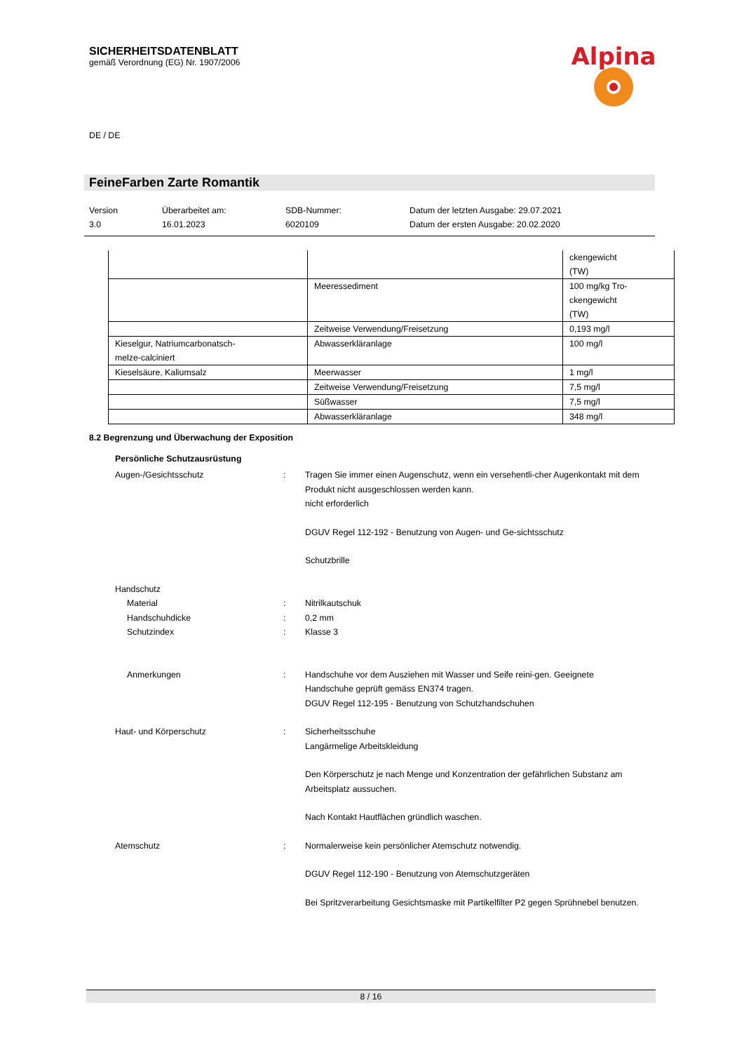SICHERHEITSDATENBLATT
gemäß Verordnung (EG) Nr. 1907/2006
Alpina
DE / DE
FeineFarben Zarte Romantik
Version
3.0
Überarbeitet am:
16.01.2023
SDB-Nummer:
6020109
Datum der letzten Ausgabe: 29.07.2021
Datum der ersten Ausgabe: 20.02.2020
| | | ckengewicht (TW) |
| | Meeressediment | 100 mg/kg Tro- ckengewicht (TW) |
| | Zeitweise Verwendung/Freisetzung | 0,193 mg/l |
| Kieselgur, Natriumcarbonatsch- melze-calciniert | Abwasserkläranlage | 100 mg/l |
| Kieselsäure, Kaliumsalz | Meerwasser | 1 mg/l |
| | Zeitweise Verwendung/Freisetzung | 7,5 mg/l |
| | Süßwasser | 7,5 mg/l |
| | Abwasserkläranlage | 348 mg/l |
8.2 Begrenzung und Überwachung der Exposition
Persönliche Schutzausrüstung
Augen-/Gesichtsschutz : Tragen Sie immer einen Augenschutz, wenn ein versehentli-cher Augenkontakt mit dem Produkt nicht ausgeschlossen werden kann.
nicht erforderlich
DGUV Regel 112-192 - Benutzung von Augen- und Ge-sichtsschutz
Schutzbrille
Handschutz
Material
Handschuhdicke
Schutzindex
:
:
:
Nitrilkautschuk
0,2 mm
Klasse 3
Anmerkungen : Handschuhe vor dem Ausziehen mit Wasser und Seife reini-gen. Geeignete Handschuhe geprüft gemäss EN374 tragen.
DGUV Regel 112-195 - Benutzung von Schutzhandschuhen
Haut- und Körperschutz : Sicherheitsschuhe
Langärmelige Arbeitskleidung
Den Körperschutz je nach Menge und Konzentration der gefährlichen Substanz am Arbeitsplatz aussuchen.
Nach Kontakt Hautflächen gründlich waschen.
Atemschutz : Normalerweise kein persönlicher Atemschutz notwendig.
DGUV Regel 112-190 - Benutzung von Atemschutzgeräten
Bei Spritzverarbeitung Gesichtsmaske mit Partikelfilter P2 gegen Sprühnebel benutzen.
8 / 16